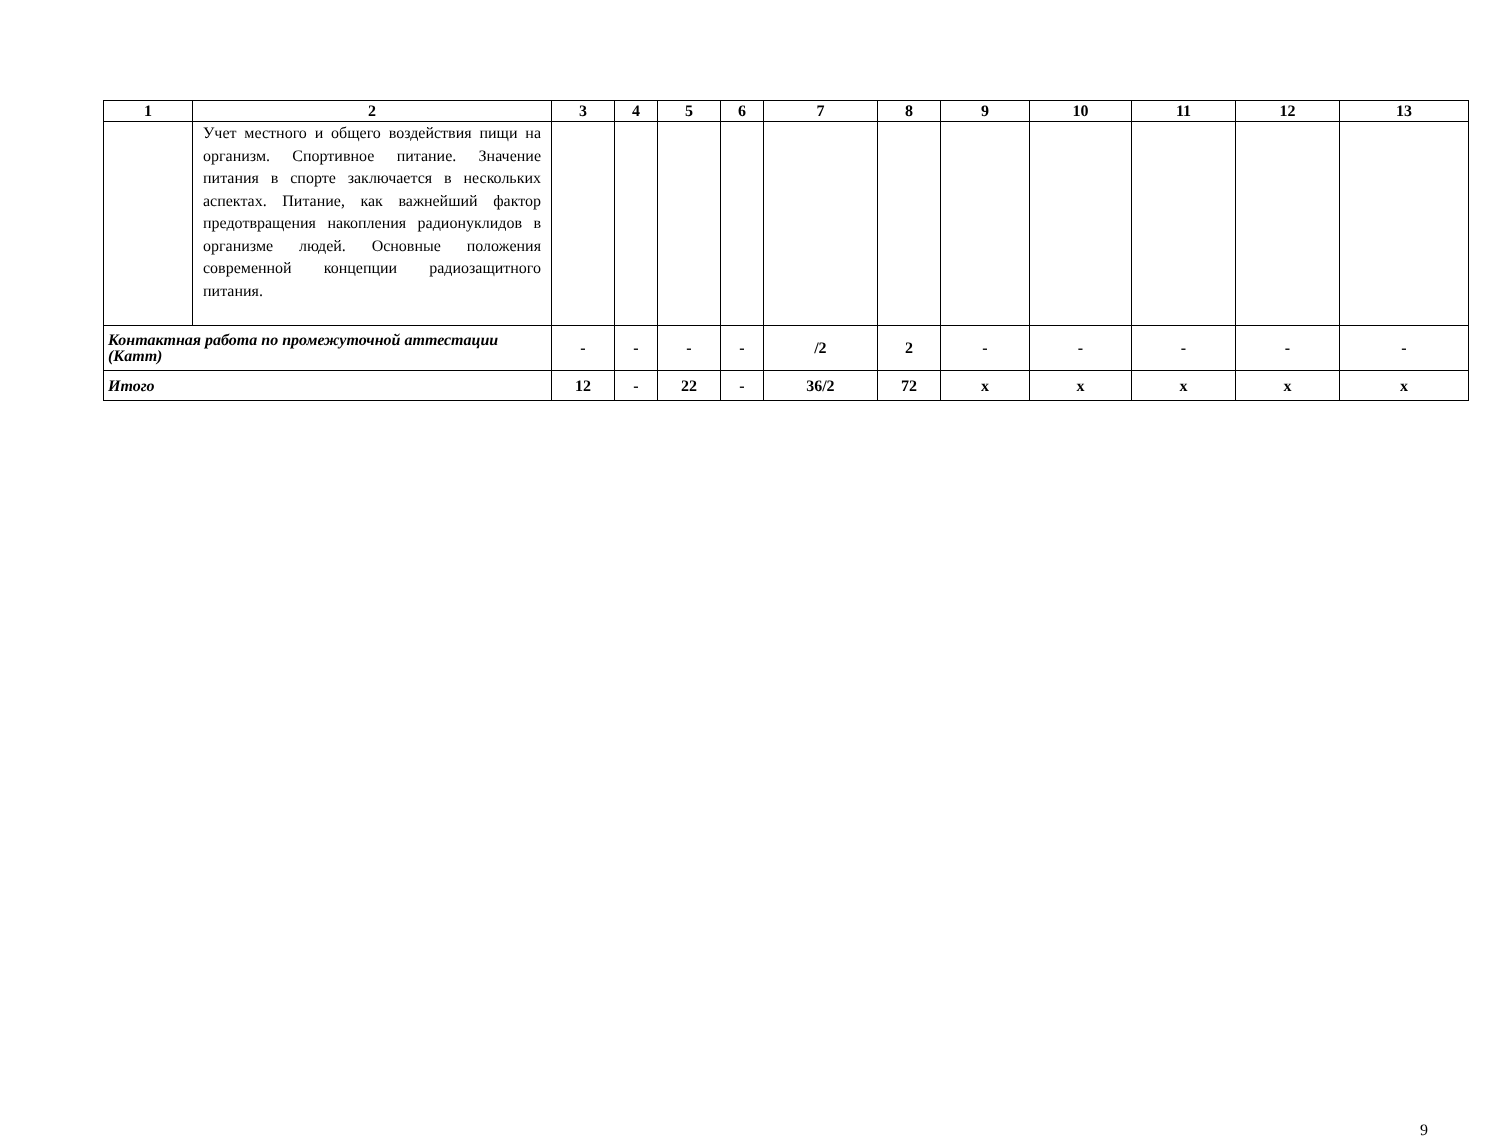| 1 | 2 | 3 | 4 | 5 | 6 | 7 | 8 | 9 | 10 | 11 | 12 | 13 |
| --- | --- | --- | --- | --- | --- | --- | --- | --- | --- | --- | --- | --- |
| | Учет местного и общего воздействия пищи на организм. Спортивное питание. Значение питания в спорте заключается в нескольких аспектах. Питание, как важнейший фактор предотвращения накопления радионуклидов в организме людей. Основные положения современной концепции радиозащитного питания. | | | | | | | | | | | |
| Контактная работа по промежуточной аттестации (Катт) | | - | - | - | - | /2 | 2 | - | - | - | - | - |
| Итого | | 12 | - | 22 | - | 36/2 | 72 | х | х | х | х | х |
9